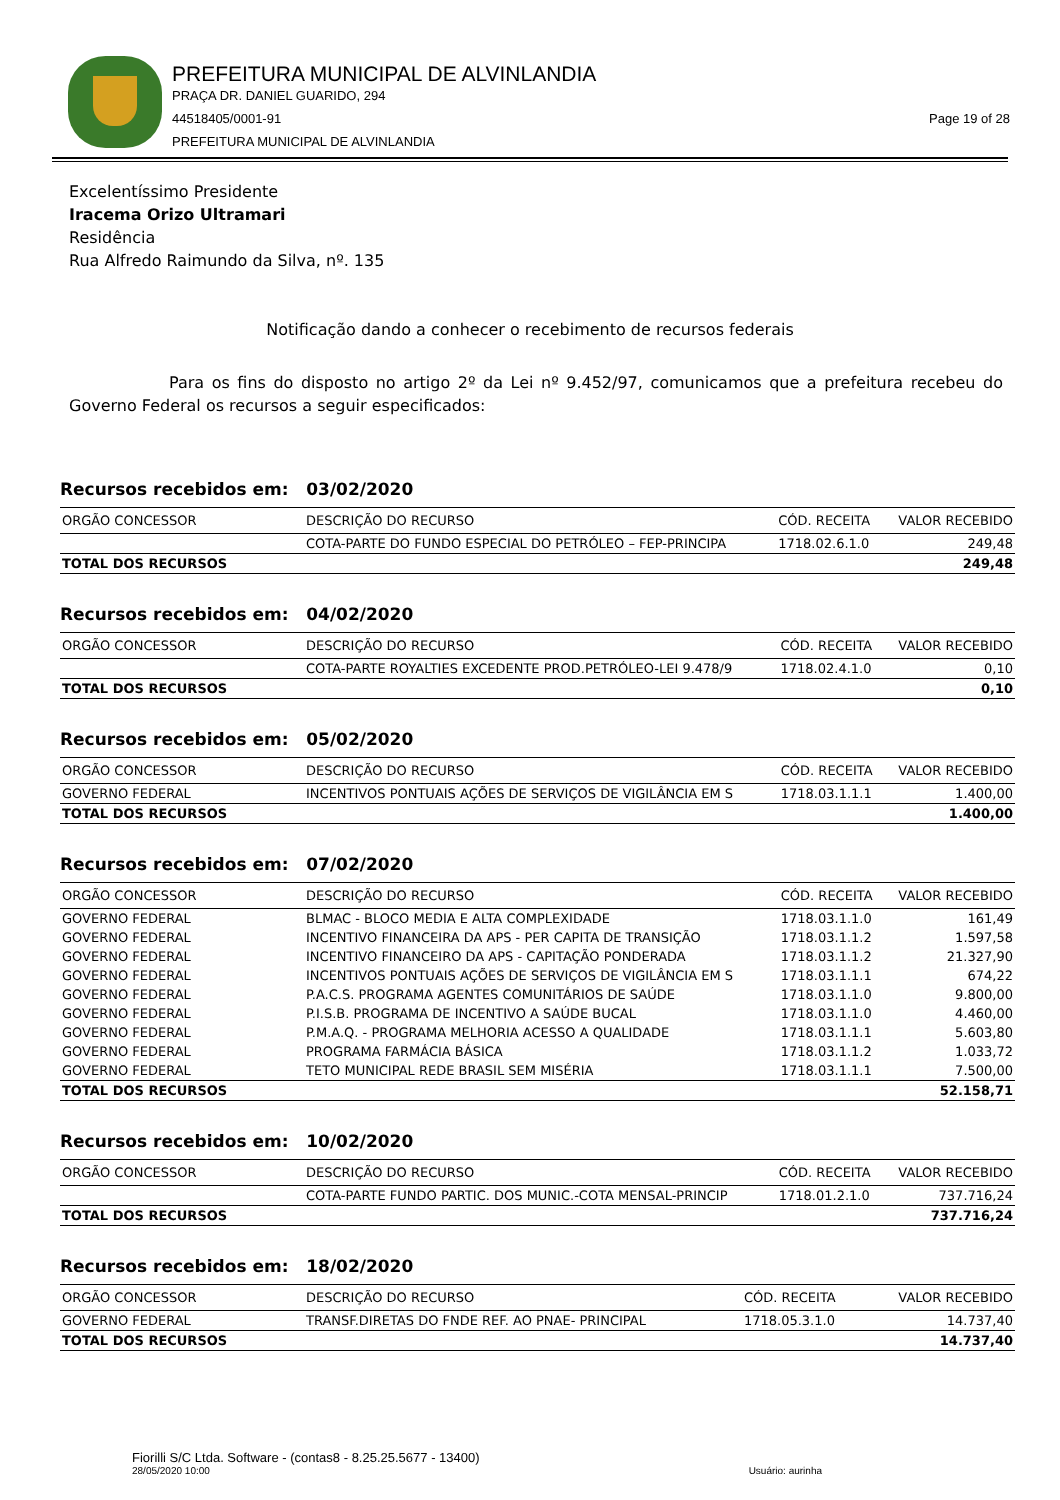PREFEITURA MUNICIPAL DE ALVINLANDIA
PRAÇA DR. DANIEL GUARIDO, 294
44518405/0001-91 Page 19 of 28
PREFEITURA MUNICIPAL DE ALVINLANDIA
Excelentíssimo Presidente
Iracema Orizo Ultramari
Residência
Rua Alfredo Raimundo da Silva, nº. 135
Notificação dando a conhecer o recebimento de recursos federais
Para os fins do disposto no artigo 2º da Lei nº 9.452/97, comunicamos que a prefeitura recebeu do Governo Federal os recursos a seguir especificados:
Recursos recebidos em: 03/02/2020
| ORGÃO CONCESSOR | DESCRIÇÃO DO RECURSO | CÓD. RECEITA | VALOR RECEBIDO |
| --- | --- | --- | --- |
| | COTA-PARTE DO FUNDO ESPECIAL DO PETRÓLEO – FEP-PRINCIPA | 1718.02.6.1.0 | 249,48 |
| TOTAL DOS RECURSOS | | | 249,48 |
Recursos recebidos em: 04/02/2020
| ORGÃO CONCESSOR | DESCRIÇÃO DO RECURSO | CÓD. RECEITA | VALOR RECEBIDO |
| --- | --- | --- | --- |
| | COTA-PARTE ROYALTIES EXCEDENTE PROD.PETRÓLEO-LEI 9.478/9 | 1718.02.4.1.0 | 0,10 |
| TOTAL DOS RECURSOS | | | 0,10 |
Recursos recebidos em: 05/02/2020
| ORGÃO CONCESSOR | DESCRIÇÃO DO RECURSO | CÓD. RECEITA | VALOR RECEBIDO |
| --- | --- | --- | --- |
| GOVERNO FEDERAL | INCENTIVOS PONTUAIS AÇÕES DE SERVIÇOS DE VIGILÂNCIA EM S | 1718.03.1.1.1 | 1.400,00 |
| TOTAL DOS RECURSOS | | | 1.400,00 |
Recursos recebidos em: 07/02/2020
| ORGÃO CONCESSOR | DESCRIÇÃO DO RECURSO | CÓD. RECEITA | VALOR RECEBIDO |
| --- | --- | --- | --- |
| GOVERNO FEDERAL | BLMAC - BLOCO MEDIA E ALTA COMPLEXIDADE | 1718.03.1.1.0 | 161,49 |
| GOVERNO FEDERAL | INCENTIVO FINANCEIRA DA APS - PER CAPITA DE TRANSIÇÃO | 1718.03.1.1.2 | 1.597,58 |
| GOVERNO FEDERAL | INCENTIVO FINANCEIRO DA APS - CAPITAÇÃO PONDERADA | 1718.03.1.1.2 | 21.327,90 |
| GOVERNO FEDERAL | INCENTIVOS PONTUAIS AÇÕES DE SERVIÇOS DE VIGILÂNCIA EM S | 1718.03.1.1.1 | 674,22 |
| GOVERNO FEDERAL | P.A.C.S. PROGRAMA AGENTES COMUNITÁRIOS DE SAÚDE | 1718.03.1.1.0 | 9.800,00 |
| GOVERNO FEDERAL | P.I.S.B. PROGRAMA DE INCENTIVO A SAÚDE BUCAL | 1718.03.1.1.0 | 4.460,00 |
| GOVERNO FEDERAL | P.M.A.Q. - PROGRAMA MELHORIA ACESSO A QUALIDADE | 1718.03.1.1.1 | 5.603,80 |
| GOVERNO FEDERAL | PROGRAMA FARMÁCIA BÁSICA | 1718.03.1.1.2 | 1.033,72 |
| GOVERNO FEDERAL | TETO MUNICIPAL REDE BRASIL SEM MISÉRIA | 1718.03.1.1.1 | 7.500,00 |
| TOTAL DOS RECURSOS | | | 52.158,71 |
Recursos recebidos em: 10/02/2020
| ORGÃO CONCESSOR | DESCRIÇÃO DO RECURSO | CÓD. RECEITA | VALOR RECEBIDO |
| --- | --- | --- | --- |
| | COTA-PARTE FUNDO PARTIC. DOS MUNIC.-COTA MENSAL-PRINCIP | 1718.01.2.1.0 | 737.716,24 |
| TOTAL DOS RECURSOS | | | 737.716,24 |
Recursos recebidos em: 18/02/2020
| ORGÃO CONCESSOR | DESCRIÇÃO DO RECURSO | CÓD. RECEITA | VALOR RECEBIDO |
| --- | --- | --- | --- |
| GOVERNO FEDERAL | TRANSF.DIRETAS DO FNDE REF. AO PNAE- PRINCIPAL | 1718.05.3.1.0 | 14.737,40 |
| TOTAL DOS RECURSOS | | | 14.737,40 |
Fiorilli S/C Ltda. Software - (contas8 - 8.25.25.5677 - 13400)
28/05/2020 10:00 Usuário: aurinha